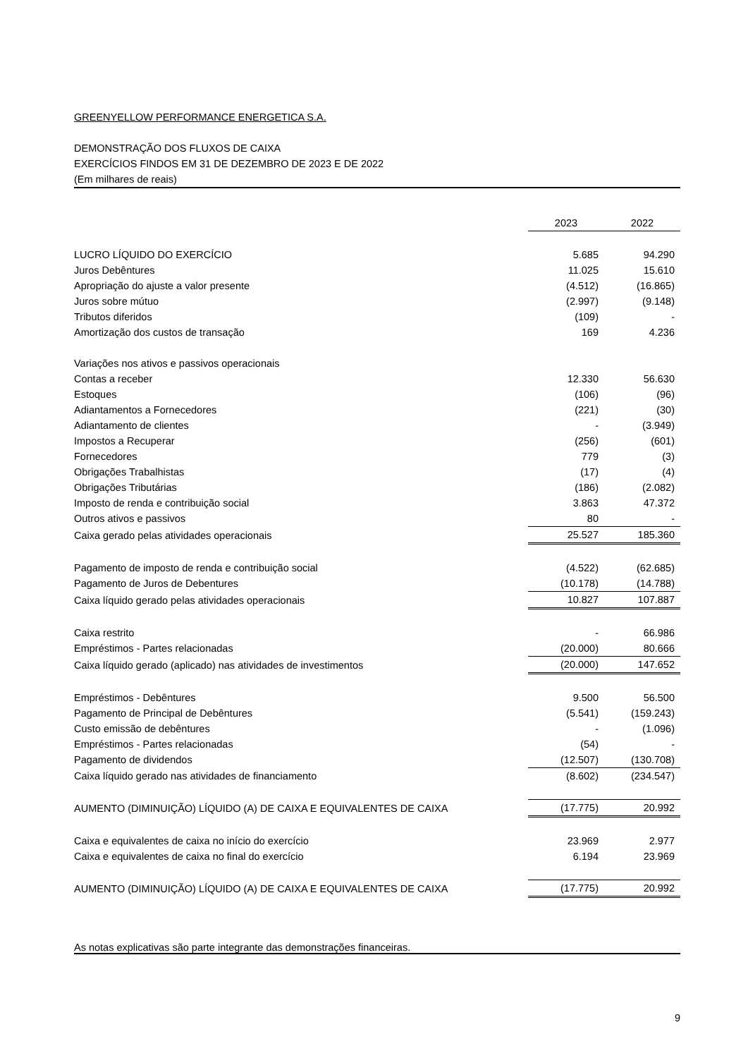GREENYELLOW PERFORMANCE ENERGETICA S.A.
DEMONSTRAÇÃO DOS FLUXOS DE CAIXA
EXERCÍCIOS FINDOS EM 31 DE DEZEMBRO DE 2023 E DE 2022
(Em milhares de reais)
| | 2023 | 2022 |
| --- | --- | --- |
| LUCRO LÍQUIDO DO EXERCÍCIO | 5.685 | 94.290 |
| Juros Debêntures | 11.025 | 15.610 |
| Apropriação do ajuste a valor presente | (4.512) | (16.865) |
| Juros sobre mútuo | (2.997) | (9.148) |
| Tributos diferidos | (109) | - |
| Amortização dos custos de transação | 169 | 4.236 |
| Variações nos ativos e passivos operacionais | | |
| Contas a receber | 12.330 | 56.630 |
| Estoques | (106) | (96) |
| Adiantamentos a Fornecedores | (221) | (30) |
| Adiantamento de clientes | - | (3.949) |
| Impostos a Recuperar | (256) | (601) |
| Fornecedores | 779 | (3) |
| Obrigações Trabalhistas | (17) | (4) |
| Obrigações Tributárias | (186) | (2.082) |
| Imposto de renda e contribuição social | 3.863 | 47.372 |
| Outros ativos e passivos | 80 | - |
| Caixa gerado pelas atividades operacionais | 25.527 | 185.360 |
| Pagamento de imposto de renda e contribuição social | (4.522) | (62.685) |
| Pagamento de Juros de Debentures | (10.178) | (14.788) |
| Caixa líquido gerado pelas atividades operacionais | 10.827 | 107.887 |
| Caixa restrito | - | 66.986 |
| Empréstimos - Partes relacionadas | (20.000) | 80.666 |
| Caixa líquido gerado (aplicado) nas atividades de investimentos | (20.000) | 147.652 |
| Empréstimos - Debêntures | 9.500 | 56.500 |
| Pagamento de Principal de Debêntures | (5.541) | (159.243) |
| Custo emissão de debêntures | - | (1.096) |
| Empréstimos - Partes relacionadas | (54) | - |
| Pagamento de dividendos | (12.507) | (130.708) |
| Caixa líquido gerado nas atividades de financiamento | (8.602) | (234.547) |
| AUMENTO (DIMINUIÇÃO) LÍQUIDO (A) DE CAIXA E EQUIVALENTES DE CAIXA | (17.775) | 20.992 |
| Caixa e equivalentes de caixa no início do exercício | 23.969 | 2.977 |
| Caixa e equivalentes de caixa no final do exercício | 6.194 | 23.969 |
| AUMENTO (DIMINUIÇÃO) LÍQUIDO (A) DE CAIXA E EQUIVALENTES DE CAIXA | (17.775) | 20.992 |
As notas explicativas são parte integrante das demonstrações financeiras.
9